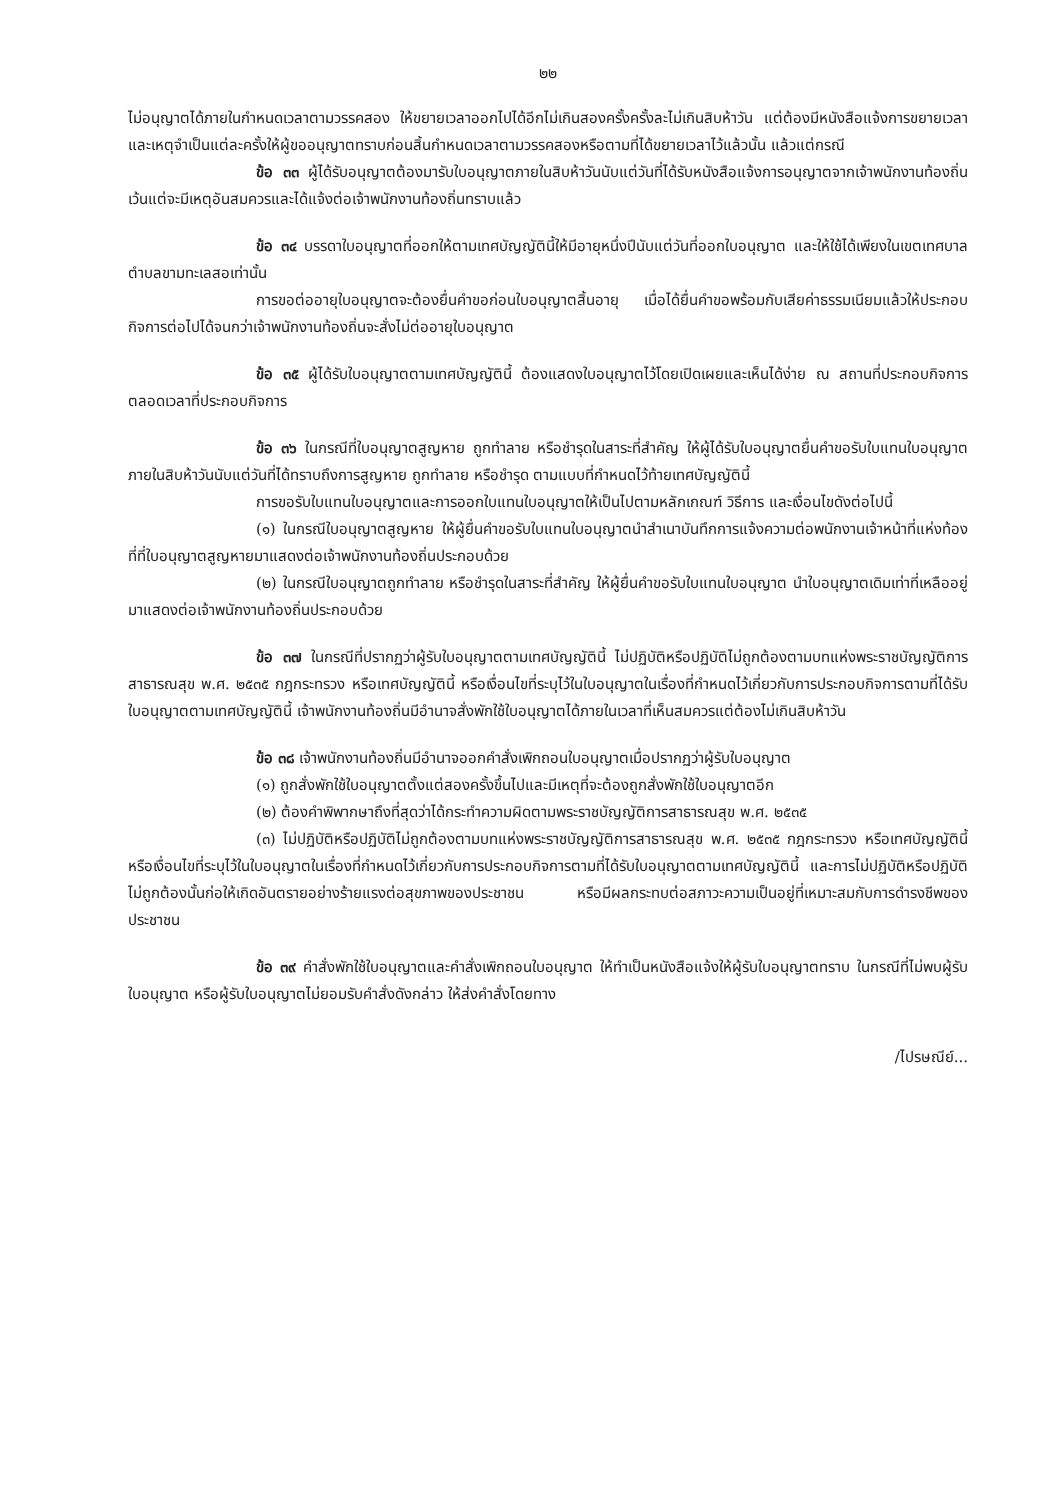๒๒
ไม่อนุญาตได้ภายในกำหนดเวลาตามวรรคสอง ให้ขยายเวลาออกไปได้อีกไม่เกินสองครั้งครั้งละไม่เกินสิบห้าวัน แต่ต้องมีหนังสือแจ้งการขยายเวลาและเหตุจำเป็นแต่ละครั้งให้ผู้ขออนุญาตทราบก่อนสิ้นกำหนดเวลาตามวรรคสองหรือตามที่ได้ขยายเวลาไว้แล้วนั้น แล้วแต่กรณี
ข้อ ๓๓ ผู้ได้รับอนุญาตต้องมารับใบอนุญาตภายในสิบห้าวันนับแต่วันที่ได้รับหนังสือแจ้งการอนุญาตจากเจ้าพนักงานท้องถิ่น เว้นแต่จะมีเหตุอันสมควรและได้แจ้งต่อเจ้าพนักงานท้องถิ่นทราบแล้ว
ข้อ ๓๔ บรรดาใบอนุญาตที่ออกให้ตามเทศบัญญัตินี้ให้มีอายุหนึ่งปีนับแต่วันที่ออกใบอนุญาต และให้ใช้ได้เพียงในเขตเทศบาลตำบลขามทะเลสอเท่านั้น
การขอต่ออายุใบอนุญาตจะต้องยื่นคำขอก่อนใบอนุญาตสิ้นอายุ เมื่อได้ยื่นคำขอพร้อมกับเสียค่าธรรมเนียมแล้วให้ประกอบกิจการต่อไปได้จนกว่าเจ้าพนักงานท้องถิ่นจะสั่งไม่ต่ออายุใบอนุญาต
ข้อ ๓๕ ผู้ได้รับใบอนุญาตตามเทศบัญญัตินี้ ต้องแสดงใบอนุญาตไว้โดยเปิดเผยและเห็นได้ง่าย ณ สถานที่ประกอบกิจการตลอดเวลาที่ประกอบกิจการ
ข้อ ๓๖ ในกรณีที่ใบอนุญาตสูญหาย ถูกทำลาย หรือชำรุดในสาระที่สำคัญ ให้ผู้ได้รับใบอนุญาตยื่นคำขอรับใบแทนใบอนุญาตภายในสิบห้าวันนับแต่วันที่ได้ทราบถึงการสูญหาย ถูกทำลาย หรือชำรุด ตามแบบที่กำหนดไว้ท้ายเทศบัญญัตินี้
การขอรับใบแทนใบอนุญาตและการออกใบแทนใบอนุญาตให้เป็นไปตามหลักเกณฑ์ วิธีการ และเงื่อนไขดังต่อไปนี้
(๑) ในกรณีใบอนุญาตสูญหาย ให้ผู้ยื่นคำขอรับใบแทนใบอนุญาตนำสำเนาบันทึกการแจ้งความต่อพนักงานเจ้าหน้าที่แห่งท้องที่ที่ใบอนุญาตสูญหายมาแสดงต่อเจ้าพนักงานท้องถิ่นประกอบด้วย
(๒) ในกรณีใบอนุญาตถูกทำลาย หรือชำรุดในสาระที่สำคัญ ให้ผู้ยื่นคำขอรับใบแทนใบอนุญาต นำใบอนุญาตเดิมเท่าที่เหลืออยู่มาแสดงต่อเจ้าพนักงานท้องถิ่นประกอบด้วย
ข้อ ๓๗ ในกรณีที่ปรากฏว่าผู้รับใบอนุญาตตามเทศบัญญัตินี้ ไม่ปฏิบัติหรือปฏิบัติไม่ถูกต้องตามบทแห่งพระราชบัญญัติการสาธารณสุข พ.ศ. ๒๕๓๕ กฎกระทรวง หรือเทศบัญญัตินี้ หรือเงื่อนไขที่ระบุไว้ในใบอนุญาตในเรื่องที่กำหนดไว้เกี่ยวกับการประกอบกิจการตามที่ได้รับใบอนุญาตตามเทศบัญญัตินี้ เจ้าพนักงานท้องถิ่นมีอำนาจสั่งพักใช้ใบอนุญาตได้ภายในเวลาที่เห็นสมควรแต่ต้องไม่เกินสิบห้าวัน
ข้อ ๓๘ เจ้าพนักงานท้องถิ่นมีอำนาจออกคำสั่งเพิกถอนใบอนุญาตเมื่อปรากฏว่าผู้รับใบอนุญาต
(๑) ถูกสั่งพักใช้ใบอนุญาตตั้งแต่สองครั้งขึ้นไปและมีเหตุที่จะต้องถูกสั่งพักใช้ใบอนุญาตอีก
(๒) ต้องคำพิพากษาถึงที่สุดว่าได้กระทำความผิดตามพระราชบัญญัติการสาธารณสุข พ.ศ. ๒๕๓๕
(๓) ไม่ปฏิบัติหรือปฏิบัติไม่ถูกต้องตามบทแห่งพระราชบัญญัติการสาธารณสุข พ.ศ. ๒๕๓๕ กฎกระทรวง หรือเทศบัญญัตินี้ หรือเงื่อนไขที่ระบุไว้ในใบอนุญาตในเรื่องที่กำหนดไว้เกี่ยวกับการประกอบกิจการตามที่ได้รับใบอนุญาตตามเทศบัญญัตินี้ และการไม่ปฏิบัติหรือปฏิบัติไม่ถูกต้องนั้นก่อให้เกิดอันตรายอย่างร้ายแรงต่อสุขภาพของประชาชน หรือมีผลกระทบต่อสภาวะความเป็นอยู่ที่เหมาะสมกับการดำรงชีพของประชาชน
ข้อ ๓๙ คำสั่งพักใช้ใบอนุญาตและคำสั่งเพิกถอนใบอนุญาต ให้ทำเป็นหนังสือแจ้งให้ผู้รับใบอนุญาตทราบ ในกรณีที่ไม่พบผู้รับใบอนุญาต หรือผู้รับใบอนุญาตไม่ยอมรับคำสั่งดังกล่าว ให้ส่งคำสั่งโดยทาง
/ไปรษณีย์...